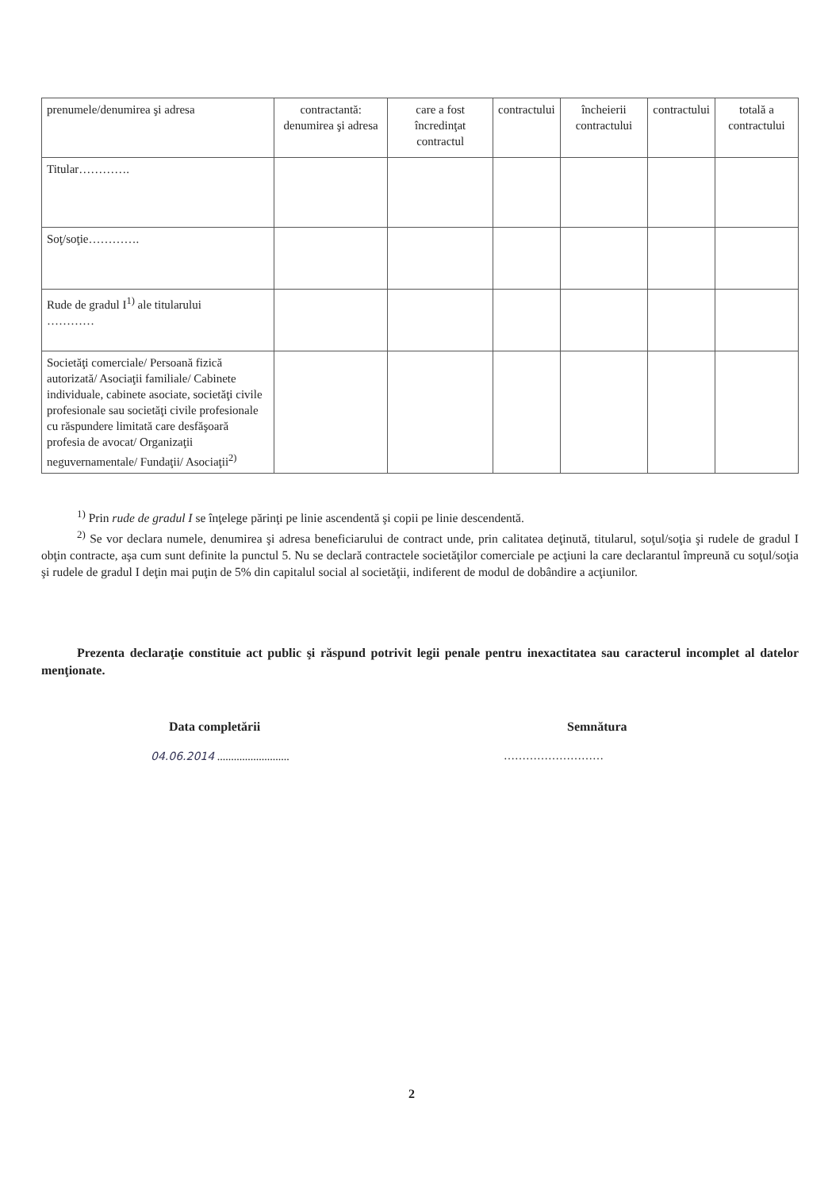| prenumele/denumirea şi adresa | contractantă: denumirea şi adresa | care a fost încredinţat contractul | contractului | încheierii contractului | contractului | totală a contractului |
| Titular…………. | | | | | | |
| Soţ/soţie…………. | | | | | | |
| Rude de gradul I<sup>1)</sup> ale titularului ………… | | | | | | |
| Societăţi comerciale/ Persoană fizică autorizată/ Asociaţii familiale/ Cabinete individuale, cabinete asociate, societăţi civile profesionale sau societăţi civile profesionale cu răspundere limitată care desfăşoară profesia de avocat/ Organizaţii neguvernamentale/ Fundaţii/ Asociaţii<sup>2)</sup> | | | | | | |
<sup>1)</sup> Prin rude de gradul I se înţelege părinţi pe linie ascendentă şi copii pe linie descendentă.
<sup>2)</sup> Se vor declara numele, denumirea şi adresa beneficiarului de contract unde, prin calitatea deţinută, titularul, soţul/soţia şi rudele de gradul I obţin contracte, aşa cum sunt definite la punctul 5. Nu se declară contractele societăţilor comerciale pe acţiuni la care declarantul împreună cu soţul/soţia şi rudele de gradul I deţin mai puţin de 5% din capitalul social al societăţii, indiferent de modul de dobândire a acţiunilor.
Prezenta declaraţie constituie act public şi răspund potrivit legii penale pentru inexactitatea sau caracterul incomplet al datelor menţionate.
Data completării Semnătura
04.06.2014 ..........................
………………………
2